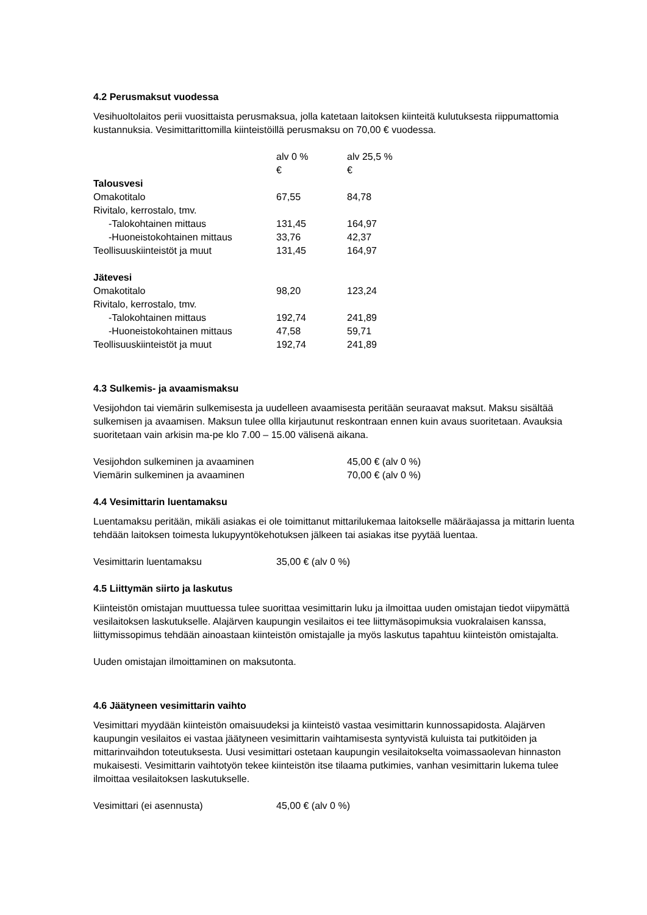4.2 Perusmaksut vuodessa
Vesihuoltolaitos perii vuosittaista perusmaksua, jolla katetaan laitoksen kiinteitä kulutuksesta riippumattomia kustannuksia. Vesimittarittomilla kiinteistöillä perusmaksu on 70,00 € vuodessa.
| | alv 0 % € | alv 25,5 % € |
| Talousvesi | | |
| Omakotitalo | 67,55 | 84,78 |
| Rivitalo, kerrostalo, tmv. | | |
| -Talokohtainen mittaus | 131,45 | 164,97 |
| -Huoneistokohtainen mittaus | 33,76 | 42,37 |
| Teollisuuskiinteistöt ja muut | 131,45 | 164,97 |
| Jätevesi | | |
| Omakotitalo | 98,20 | 123,24 |
| Rivitalo, kerrostalo, tmv. | | |
| -Talokohtainen mittaus | 192,74 | 241,89 |
| -Huoneistokohtainen mittaus | 47,58 | 59,71 |
| Teollisuuskiinteistöt ja muut | 192,74 | 241,89 |
4.3 Sulkemis- ja avaamismaksu
Vesijohdon tai viemärin sulkemisesta ja uudelleen avaamisesta peritään seuraavat maksut. Maksu sisältää sulkemisen ja avaamisen. Maksun tulee ollla kirjautunut reskontraan ennen kuin avaus suoritetaan. Avauksia suoritetaan vain arkisin ma-pe klo 7.00 – 15.00 välisenä aikana.
| Vesijohdon sulkeminen ja avaaminen | 45,00 € (alv 0 %) |
| Viemärin sulkeminen ja avaaminen | 70,00 € (alv 0 %) |
4.4 Vesimittarin luentamaksu
Luentamaksu peritään, mikäli asiakas ei ole toimittanut mittarilukemaa laitokselle määräajassa ja mittarin luenta tehdään laitoksen toimesta lukupyyntökehotuksen jälkeen tai asiakas itse pyytää luentaa.
| Vesimittarin luentamaksu | 35,00 € (alv 0 %) |
4.5 Liittymän siirto ja laskutus
Kiinteistön omistajan muuttuessa tulee suorittaa vesimittarin luku ja ilmoittaa uuden omistajan tiedot viipymättä vesilaitoksen laskutukselle. Alajärven kaupungin vesilaitos ei tee liittymäsopimuksia vuokralaisen kanssa, liittymissopimus tehdään ainoastaan kiinteistön omistajalle ja myös laskutus tapahtuu kiinteistön omistajalta.
Uuden omistajan ilmoittaminen on maksutonta.
4.6 Jäätyneen vesimittarin vaihto
Vesimittari myydään kiinteistön omaisuudeksi ja kiinteistö vastaa vesimittarin kunnossapidosta. Alajärven kaupungin vesilaitos ei vastaa jäätyneen vesimittarin vaihtamisesta syntyvistä kuluista tai putkitöiden ja mittarinvaihdon toteutuksesta. Uusi vesimittari ostetaan kaupungin vesilaitokselta voimassaolevan hinnaston mukaisesti. Vesimittarin vaihtotyön tekee kiinteistön itse tilaama putkimies, vanhan vesimittarin lukema tulee ilmoittaa vesilaitoksen laskutukselle.
| Vesimittari (ei asennusta) | 45,00 € (alv 0 %) |